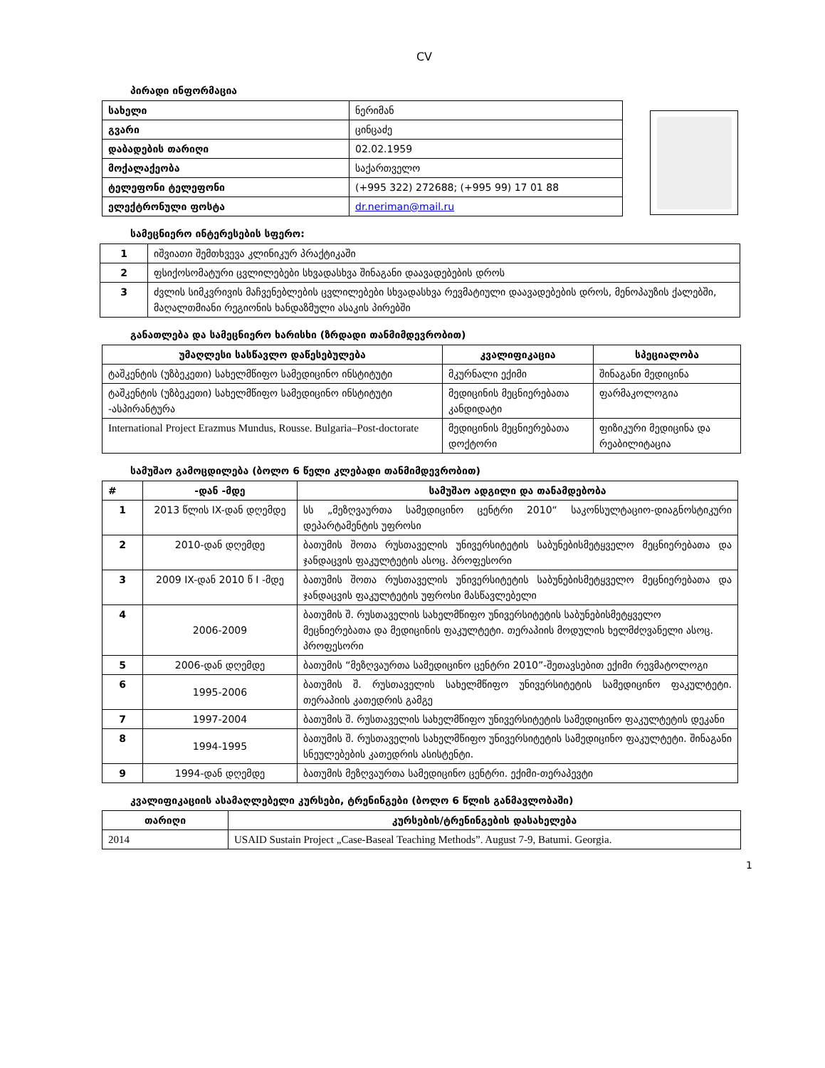CV
პირადი ინფორმაცია
| სახელი | ნერიმან |
| გვარი | ცინცაძე |
| დაბადების თარიღი | 02.02.1959 |
| მოქალაქეობა | საქართველო |
| ტელეფონი ტელეფონი | (+995 322) 272688; (+995 99) 17 01 88 |
| ელექტრონული ფოსტა | dr.neriman@mail.ru |
სამეცნიერო ინტერესების სფერო:
| 1 | იშვიათი შემთხვევა კლინიკურ პრაქტიკაში |
| 2 | ფსიქოსომატური ცვლილებები სხვადასხვა შინაგანი დაავადებების დროს |
| 3 | ძვლის სიმკვრივის მაჩვენებლების ცვლილებები სხვადასხვა რევმატიული დაავადებების დროს, მენოპაუზის ქალებში, მაღალთმიანი რეგიონის ხანდაზმული ასაკის პირებში |
განათლება და სამეცნიერო ხარისხი (ზრდადი თანმიმდევრობით)
| უმაღლესი სასწავლო დაწესებულება | კვალიფიკაცია | სპეციალობა |
| --- | --- | --- |
| ტაშკენტის (უზბეკეთი) სახელმწიფო სამედიცინო ინსტიტუტი | მკურნალი ექიმი | შინაგანი მედიცინა |
| ტაშკენტის (უზბეკეთი) სახელმწიფო სამედიცინო ინსტიტუტი -ასპირანტურა | მედიცინის მეცნიერებათა კანდიდატი | ფარმაკოლოგია |
| International Project Erazmus Mundus, Rousse. Bulgaria–Post-doctorate | მედიცინის მეცნიერებათა დოქტორი | ფიზიკური მედიცინა და რეაბილიტაცია |
სამუშაო გამოცდილება (ბოლო 6 წელი კლებადი თანმიმდევრობით)
| # | -დან -მდე | სამუშაო ადგილი და თანამდებობა |
| --- | --- | --- |
| 1 | 2013 წლის IX-დან დღემდე | სს „მეზღვაურთა სამედიცინო ცენტრი 2010“ საკონსულტაციო-დიაგნოსტიკური დეპარტამენტის უფროსი |
| 2 | 2010-დან დღემდე | ბათუმის შოთა რუსთაველის უნივერსიტეტის საბუნებისმეტყველო მეცნიერებათა და ჯანდაცვის ფაკულტეტის ასოც. პროფესორი |
| 3 | 2009 IX-დან 2010 წ I -მდე | ბათუმის შოთა რუსთაველის უნივერსიტეტის საბუნებისმეტყველო მეცნიერებათა და ჯანდაცვის ფაკულტეტის უფროსი მასწავლებელი |
| 4 | 2006-2009 | ბათუმის შ. რუსთაველის სახელმწიფო უნივერსიტეტის საბუნებისმეტყველო მეცნიერებათა და მედიცინის ფაკულტეტი. თერაპიის მოდულის ხელმძღვანელი ასოც. პროფესორი |
| 5 | 2006-დან დღემდე | ბათუმის “მეზღვაურთა სამედიცინო ცენტრი 2010”-შეთავსებით ექიმი რევმატოლოგი |
| 6 | 1995-2006 | ბათუმის შ. რუსთაველის სახელმწიფო უნივერსიტეტის სამედიცინო ფაკულტეტი. თერაპიის კათედრის გამგე |
| 7 | 1997-2004 | ბათუმის შ. რუსთაველის სახელმწიფო უნივერსიტეტის სამედიცინო ფაკულტეტის დეკანი |
| 8 | 1994-1995 | ბათუმის შ. რუსთაველის სახელმწიფო უნივერსიტეტის სამედიცინო ფაკულტეტი. შინაგანი სნეულებების კათედრის ასისტენტი. |
| 9 | 1994-დან დღემდე | ბათუმის მეზღვაურთა სამედიცინო ცენტრი. ექიმი-თერაპევტი |
კვალიფიკაციის ასამაღლებელი კურსები, ტრენინგები (ბოლო 6 წლის განმავლობაში)
| თარიღი | კურსების/ტრენინგების დასახელება |
| --- | --- |
| 2014 | USAID Sustain Project „Case-Baseal Teaching Methods”. August 7-9, Batumi. Georgia. |
1